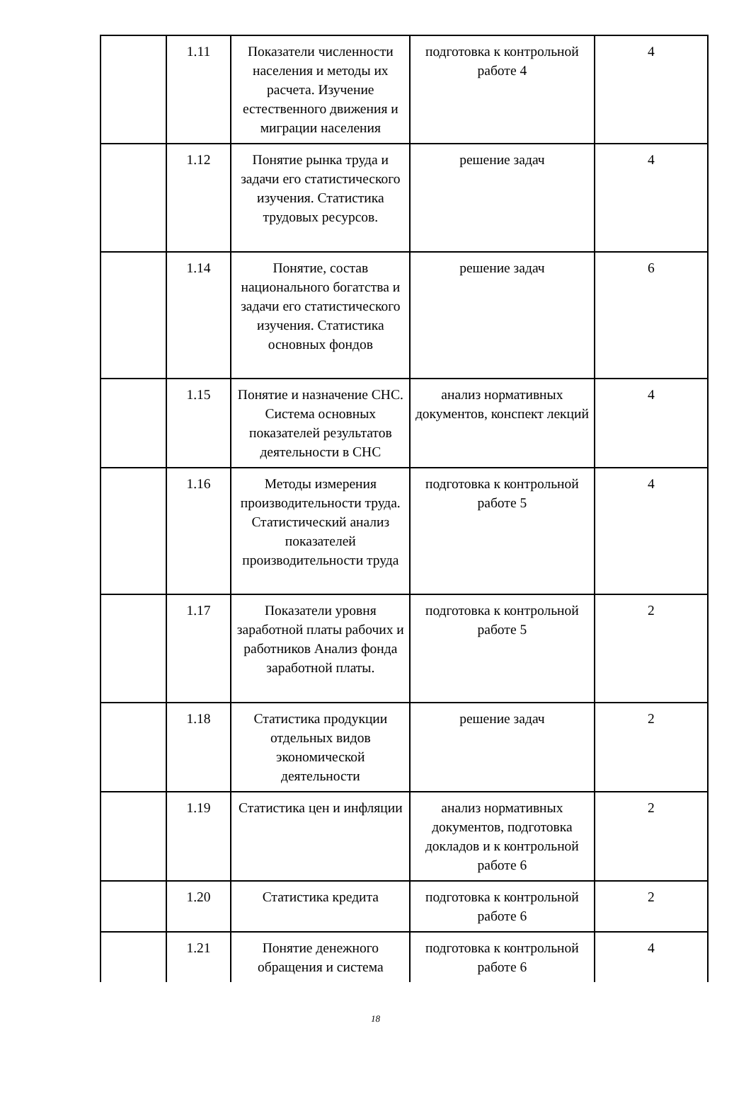| | 1.11 | Показатели численности населения и методы их расчета. Изучение естественного движения и миграции населения | подготовка к контрольной работе 4 | 4 |
| | 1.12 | Понятие рынка труда и задачи его статистического изучения. Статистика трудовых ресурсов. | решение задач | 4 |
| | 1.14 | Понятие, состав национального богатства и задачи его статистического изучения. Статистика основных фондов | решение задач | 6 |
| | 1.15 | Понятие и назначение СНС. Система основных показателей результатов деятельности в СНС | анализ нормативных документов, конспект лекций | 4 |
| | 1.16 | Методы измерения производительности труда. Статистический анализ показателей производительности труда | подготовка к контрольной работе 5 | 4 |
| | 1.17 | Показатели уровня заработной платы рабочих и работников Анализ фонда заработной платы. | подготовка к контрольной работе 5 | 2 |
| | 1.18 | Статистика продукции отдельных видов экономической деятельности | решение задач | 2 |
| | 1.19 | Статистика цен и инфляции | анализ нормативных документов, подготовка докладов и к контрольной работе 6 | 2 |
| | 1.20 | Статистика кредита | подготовка к контрольной работе 6 | 2 |
| | 1.21 | Понятие денежного обращения и система | подготовка к контрольной работе 6 | 4 |
18